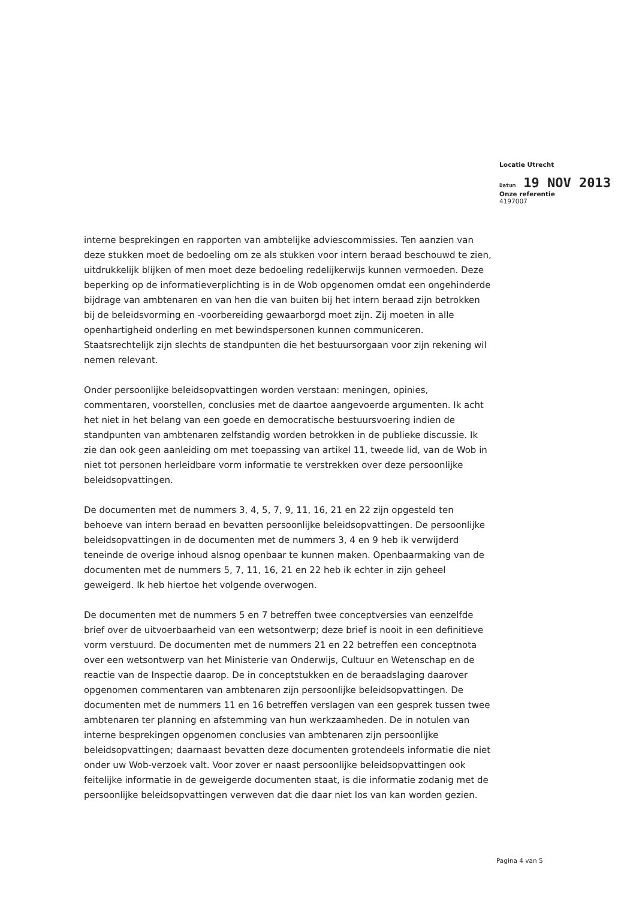Locatie Utrecht
Datum 19 NOV 2013
Onze referentie
4197007
interne besprekingen en rapporten van ambtelijke adviescommissies. Ten aanzien van deze stukken moet de bedoeling om ze als stukken voor intern beraad beschouwd te zien, uitdrukkelijk blijken of men moet deze bedoeling redelijkerwijs kunnen vermoeden. Deze beperking op de informatieverplichting is in de Wob opgenomen omdat een ongehinderde bijdrage van ambtenaren en van hen die van buiten bij het intern beraad zijn betrokken bij de beleidsvorming en -voorbereiding gewaarborgd moet zijn. Zij moeten in alle openhartigheid onderling en met bewindspersonen kunnen communiceren. Staatsrechtelijk zijn slechts de standpunten die het bestuursorgaan voor zijn rekening wil nemen relevant.
Onder persoonlijke beleidsopvattingen worden verstaan: meningen, opinies, commentaren, voorstellen, conclusies met de daartoe aangevoerde argumenten. Ik acht het niet in het belang van een goede en democratische bestuursvoering indien de standpunten van ambtenaren zelfstandig worden betrokken in de publieke discussie. Ik zie dan ook geen aanleiding om met toepassing van artikel 11, tweede lid, van de Wob in niet tot personen herleidbare vorm informatie te verstrekken over deze persoonlijke beleidsopvattingen.
De documenten met de nummers 3, 4, 5, 7, 9, 11, 16, 21 en 22 zijn opgesteld ten behoeve van intern beraad en bevatten persoonlijke beleidsopvattingen. De persoonlijke beleidsopvattingen in de documenten met de nummers 3, 4 en 9 heb ik verwijderd teneinde de overige inhoud alsnog openbaar te kunnen maken. Openbaarmaking van de documenten met de nummers 5, 7, 11, 16, 21 en 22 heb ik echter in zijn geheel geweigerd. Ik heb hiertoe het volgende overwogen.
De documenten met de nummers 5 en 7 betreffen twee conceptversies van eenzelfde brief over de uitvoerbaarheid van een wetsontwerp; deze brief is nooit in een definitieve vorm verstuurd. De documenten met de nummers 21 en 22 betreffen een conceptnota over een wetsontwerp van het Ministerie van Onderwijs, Cultuur en Wetenschap en de reactie van de Inspectie daarop. De in conceptstukken en de beraadslaging daarover opgenomen commentaren van ambtenaren zijn persoonlijke beleidsopvattingen. De documenten met de nummers 11 en 16 betreffen verslagen van een gesprek tussen twee ambtenaren ter planning en afstemming van hun werkzaamheden. De in notulen van interne besprekingen opgenomen conclusies van ambtenaren zijn persoonlijke beleidsopvattingen; daarnaast bevatten deze documenten grotendeels informatie die niet onder uw Wob-verzoek valt. Voor zover er naast persoonlijke beleidsopvattingen ook feitelijke informatie in de geweigerde documenten staat, is die informatie zodanig met de persoonlijke beleidsopvattingen verweven dat die daar niet los van kan worden gezien.
Pagina 4 van 5